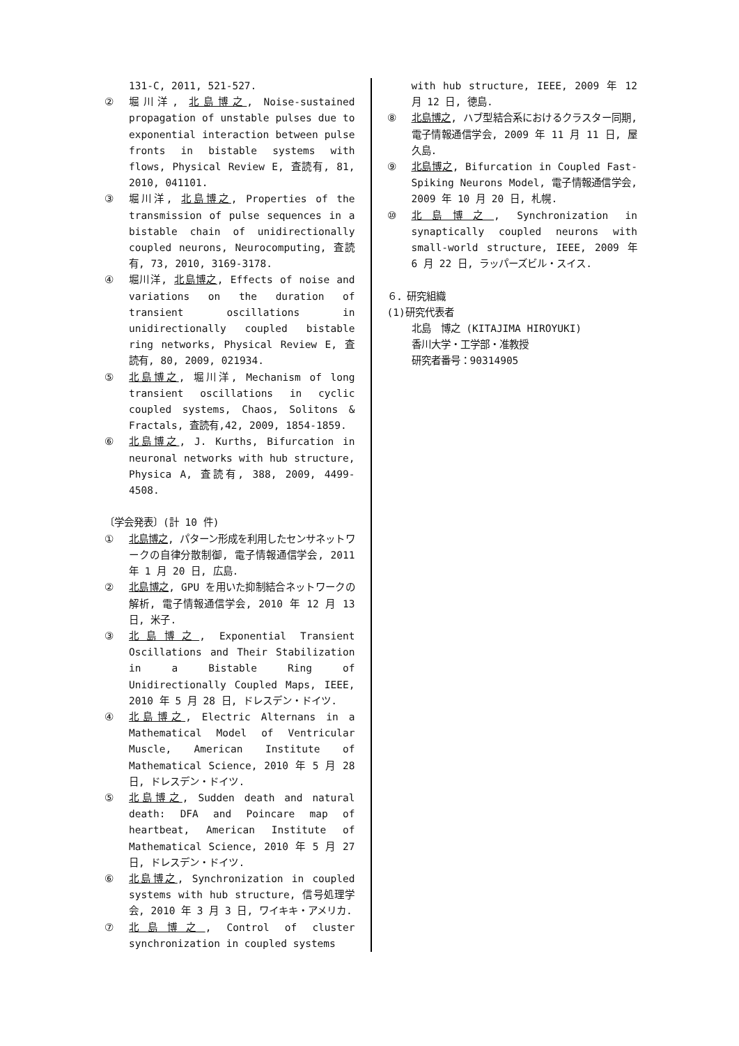131-C, 2011, 521-527.
② 堀川洋, 北島博之, Noise-sustained propagation of unstable pulses due to exponential interaction between pulse fronts in bistable systems with flows, Physical Review E, 査読有, 81, 2010, 041101.
③ 堀川洋, 北島博之, Properties of the transmission of pulse sequences in a bistable chain of unidirectionally coupled neurons, Neurocomputing, 査読有, 73, 2010, 3169-3178.
④ 堀川洋, 北島博之, Effects of noise and variations on the duration of transient oscillations in unidirectionally coupled bistable ring networks, Physical Review E, 査読有, 80, 2009, 021934.
⑤ 北島博之, 堀川洋, Mechanism of long transient oscillations in cyclic coupled systems, Chaos, Solitons & Fractals, 査読有,42, 2009, 1854-1859.
⑥ 北島博之, J. Kurths, Bifurcation in neuronal networks with hub structure, Physica A, 査読有, 388, 2009, 4499-4508.
〔学会発表〕(計 10 件)
① 北島博之, パターン形成を利用したセンサネットワークの自律分散制御, 電子情報通信学会, 2011 年 1 月 20 日, 広島.
② 北島博之, GPU を用いた抑制結合ネットワークの解析, 電子情報通信学会, 2010 年 12 月 13 日, 米子.
③ 北島博之, Exponential Transient Oscillations and Their Stabilization in a Bistable Ring of Unidirectionally Coupled Maps, IEEE, 2010 年 5 月 28 日, ドレスデン・ドイツ.
④ 北島博之, Electric Alternans in a Mathematical Model of Ventricular Muscle, American Institute of Mathematical Science, 2010 年 5 月 28 日, ドレスデン・ドイツ.
⑤ 北島博之, Sudden death and natural death: DFA and Poincare map of heartbeat, American Institute of Mathematical Science, 2010 年 5 月 27 日, ドレスデン・ドイツ.
⑥ 北島博之, Synchronization in coupled systems with hub structure, 信号処理学会, 2010 年 3 月 3 日, ワイキキ・アメリカ.
⑦ 北島博之, Control of cluster synchronization in coupled systems
with hub structure, IEEE, 2009 年 12 月 12 日, 徳島.
⑧ 北島博之, ハブ型結合系におけるクラスター同期, 電子情報通信学会, 2009 年 11 月 11 日, 屋久島.
⑨ 北島博之, Bifurcation in Coupled Fast-Spiking Neurons Model, 電子情報通信学会, 2009 年 10 月 20 日, 札幌.
⑩ 北島博之, Synchronization in synaptically coupled neurons with small-world structure, IEEE, 2009 年 6 月 22 日, ラッパーズビル・スイス.
６．研究組織
(1)研究代表者
北島　博之 (KITAJIMA HIROYUKI)
香川大学・工学部・准教授
研究者番号：90314905